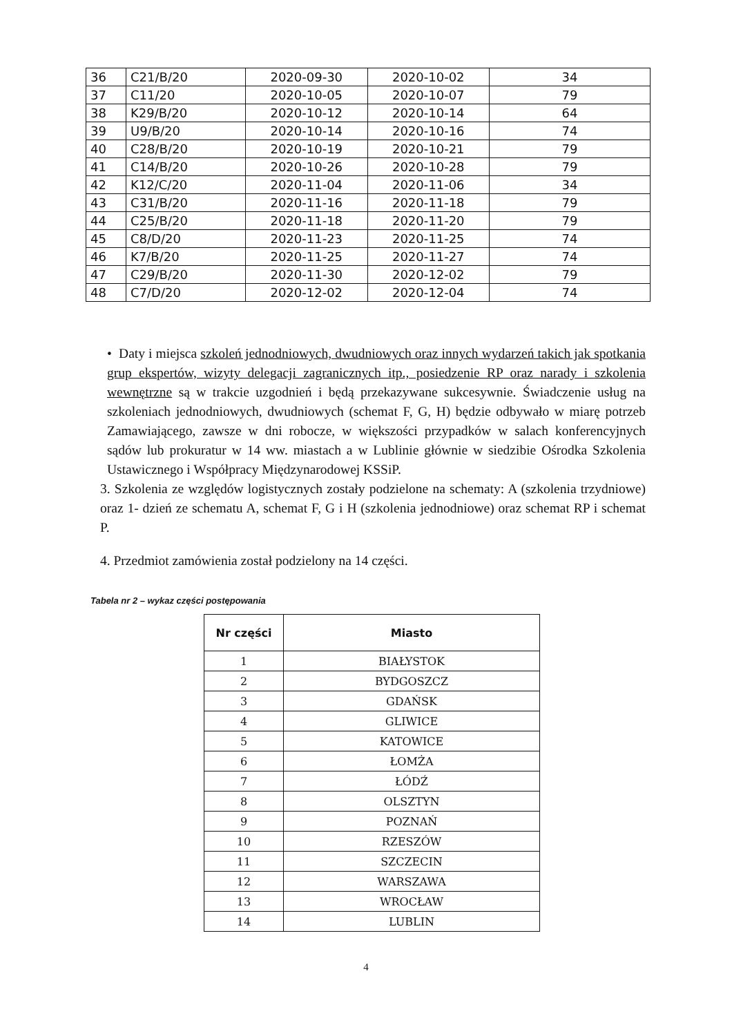| 36 | C21/B/20 | 2020-09-30 | 2020-10-02 | 34 |
| 37 | C11/20 | 2020-10-05 | 2020-10-07 | 79 |
| 38 | K29/B/20 | 2020-10-12 | 2020-10-14 | 64 |
| 39 | U9/B/20 | 2020-10-14 | 2020-10-16 | 74 |
| 40 | C28/B/20 | 2020-10-19 | 2020-10-21 | 79 |
| 41 | C14/B/20 | 2020-10-26 | 2020-10-28 | 79 |
| 42 | K12/C/20 | 2020-11-04 | 2020-11-06 | 34 |
| 43 | C31/B/20 | 2020-11-16 | 2020-11-18 | 79 |
| 44 | C25/B/20 | 2020-11-18 | 2020-11-20 | 79 |
| 45 | C8/D/20 | 2020-11-23 | 2020-11-25 | 74 |
| 46 | K7/B/20 | 2020-11-25 | 2020-11-27 | 74 |
| 47 | C29/B/20 | 2020-11-30 | 2020-12-02 | 79 |
| 48 | C7/D/20 | 2020-12-02 | 2020-12-04 | 74 |
• Daty i miejsca szkoleń jednodniowych, dwudniowych oraz innych wydarzeń takich jak spotkania grup ekspertów, wizyty delegacji zagranicznych itp., posiedzenie RP oraz narady i szkolenia wewnętrzne są w trakcie uzgodnień i będą przekazywane sukcesywnie. Świadczenie usług na szkoleniach jednodniowych, dwudniowych (schemat F, G, H) będzie odbywało w miarę potrzeb Zamawiającego, zawsze w dni robocze, w większości przypadków w salach konferencyjnych sądów lub prokuratur w 14 ww. miastach a w Lublinie głównie w siedzibie Ośrodka Szkolenia Ustawicznego i Współpracy Międzynarodowej KSSiP.
3. Szkolenia ze względów logistycznych zostały podzielone na schematy: A (szkolenia trzydniowe) oraz 1- dzień ze schematu A, schemat F, G i H (szkolenia jednodniowe) oraz schemat RP i schemat P.
4. Przedmiot zamówienia został podzielony na 14 części.
Tabela nr 2 – wykaz części postępowania
| Nr części | Miasto |
| --- | --- |
| 1 | BIAŁYSTOK |
| 2 | BYDGOSZCZ |
| 3 | GDAŃSK |
| 4 | GLIWICE |
| 5 | KATOWICE |
| 6 | ŁOMŻA |
| 7 | ŁÓDŹ |
| 8 | OLSZTYN |
| 9 | POZNAŃ |
| 10 | RZESZÓW |
| 11 | SZCZECIN |
| 12 | WARSZAWA |
| 13 | WROCŁAW |
| 14 | LUBLIN |
4